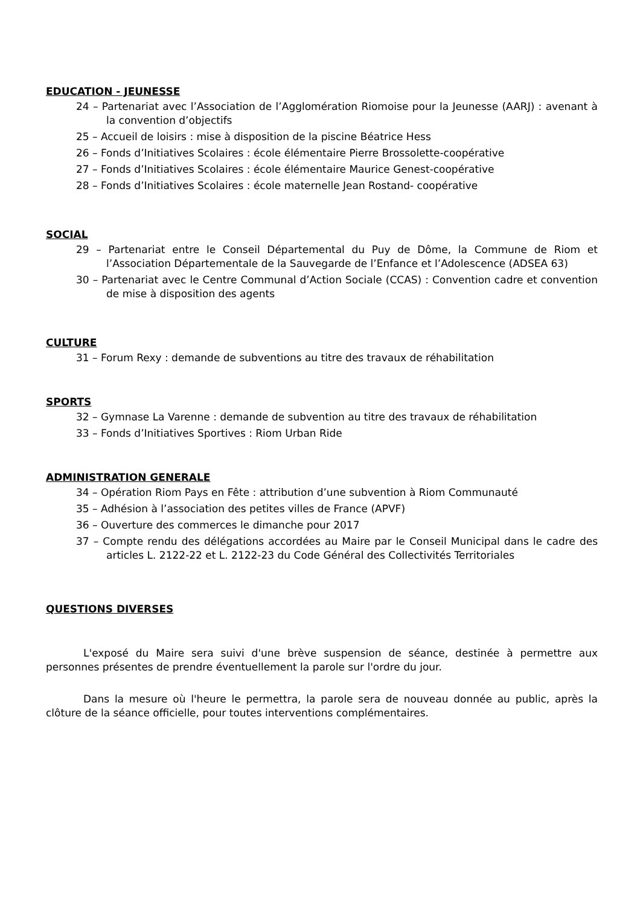EDUCATION - JEUNESSE
24 – Partenariat avec l’Association de l’Agglomération Riomoise pour la Jeunesse (AARJ) : avenant à la convention d’objectifs
25 – Accueil de loisirs : mise à disposition de la piscine Béatrice Hess
26 – Fonds d’Initiatives Scolaires : école élémentaire Pierre Brossolette-coopérative
27 – Fonds d’Initiatives Scolaires : école élémentaire Maurice Genest-coopérative
28 – Fonds d’Initiatives Scolaires : école maternelle Jean Rostand- coopérative
SOCIAL
29 – Partenariat entre le Conseil Départemental du Puy de Dôme, la Commune de Riom et l’Association Départementale de la Sauvegarde de l’Enfance et l’Adolescence (ADSEA 63)
30 – Partenariat avec le Centre Communal d’Action Sociale (CCAS) : Convention cadre et convention de mise à disposition des agents
CULTURE
31 – Forum Rexy : demande de subventions au titre des travaux de réhabilitation
SPORTS
32 – Gymnase La Varenne : demande de subvention au titre des travaux de réhabilitation
33 – Fonds d’Initiatives Sportives : Riom Urban Ride
ADMINISTRATION GENERALE
34 – Opération Riom Pays en Fête : attribution d’une subvention à Riom Communauté
35 – Adhésion à l’association des petites villes de France (APVF)
36 – Ouverture des commerces le dimanche pour 2017
37 – Compte rendu des délégations accordées au Maire par le Conseil Municipal dans le cadre des articles L. 2122-22 et L. 2122-23 du Code Général des Collectivités Territoriales
QUESTIONS DIVERSES
L'exposé du Maire sera suivi d'une brève suspension de séance, destinée à permettre aux personnes présentes de prendre éventuellement la parole sur l'ordre du jour.
Dans la mesure où l'heure le permettra, la parole sera de nouveau donnée au public, après la clôture de la séance officielle, pour toutes interventions complémentaires.